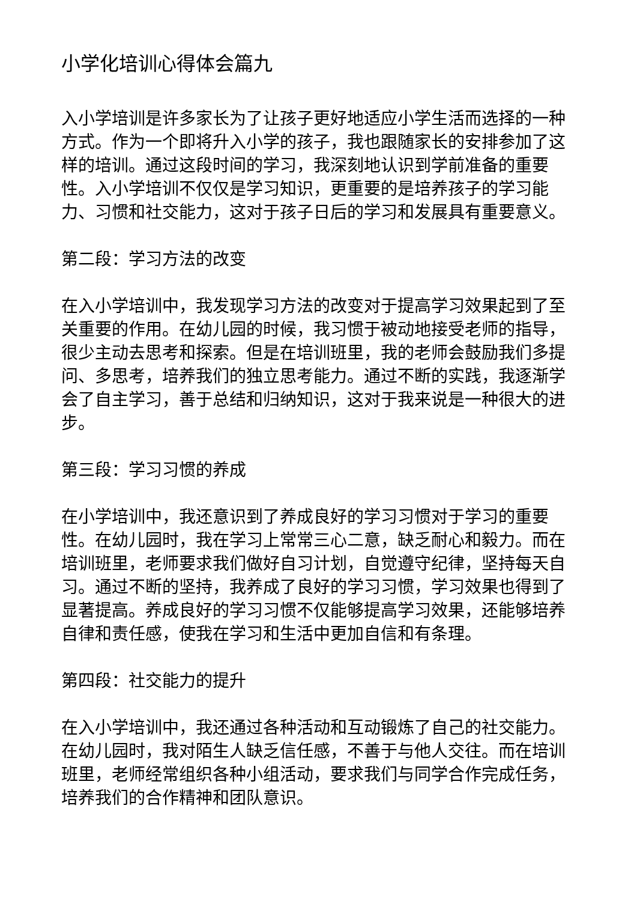小学化培训心得体会篇九
入小学培训是许多家长为了让孩子更好地适应小学生活而选择的一种方式。作为一个即将升入小学的孩子，我也跟随家长的安排参加了这样的培训。通过这段时间的学习，我深刻地认识到学前准备的重要性。入小学培训不仅仅是学习知识，更重要的是培养孩子的学习能力、习惯和社交能力，这对于孩子日后的学习和发展具有重要意义。
第二段：学习方法的改变
在入小学培训中，我发现学习方法的改变对于提高学习效果起到了至关重要的作用。在幼儿园的时候，我习惯于被动地接受老师的指导，很少主动去思考和探索。但是在培训班里，我的老师会鼓励我们多提问、多思考，培养我们的独立思考能力。通过不断的实践，我逐渐学会了自主学习，善于总结和归纳知识，这对于我来说是一种很大的进步。
第三段：学习习惯的养成
在小学培训中，我还意识到了养成良好的学习习惯对于学习的重要性。在幼儿园时，我在学习上常常三心二意，缺乏耐心和毅力。而在培训班里，老师要求我们做好自习计划，自觉遵守纪律，坚持每天自习。通过不断的坚持，我养成了良好的学习习惯，学习效果也得到了显著提高。养成良好的学习习惯不仅能够提高学习效果，还能够培养自律和责任感，使我在学习和生活中更加自信和有条理。
第四段：社交能力的提升
在入小学培训中，我还通过各种活动和互动锻炼了自己的社交能力。在幼儿园时，我对陌生人缺乏信任感，不善于与他人交往。而在培训班里，老师经常组织各种小组活动，要求我们与同学合作完成任务，培养我们的合作精神和团队意识。